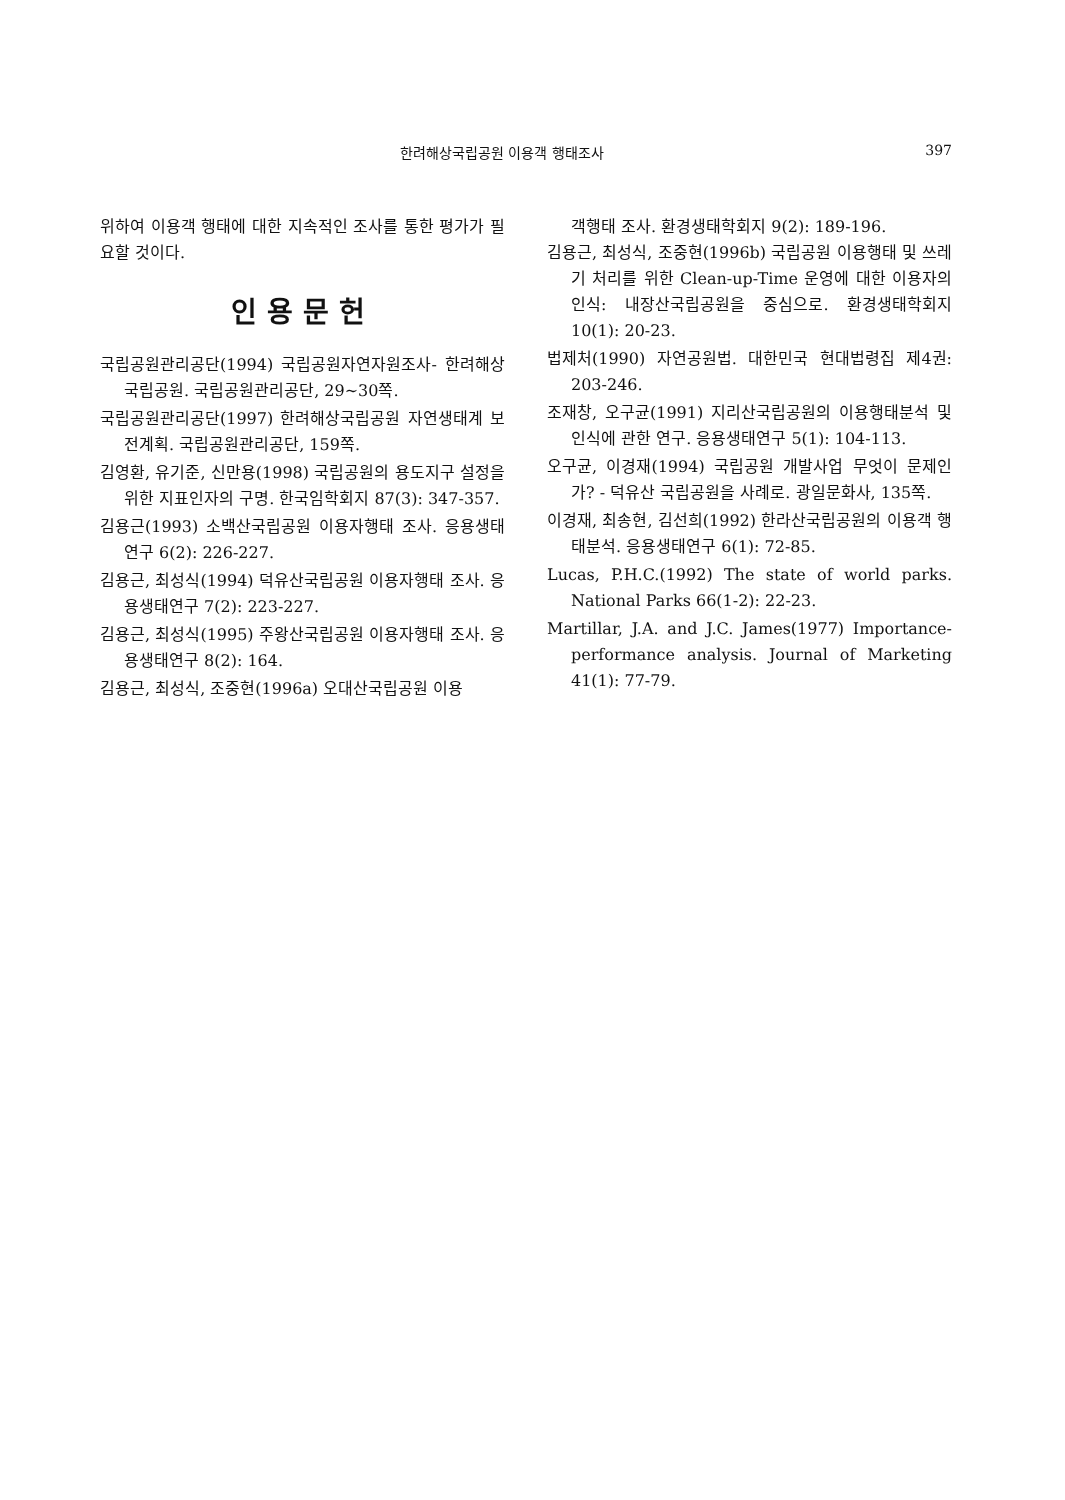한려해상국립공원 이용객 행태조사 397
위하여 이용객 행태에 대한 지속적인 조사를 통한 평가가 필요할 것이다.
인용문헌
국립공원관리공단(1994) 국립공원자연자원조사- 한려해상국립공원. 국립공원관리공단, 29~30쪽.
국립공원관리공단(1997) 한려해상국립공원 자연생태계 보전계획. 국립공원관리공단, 159쪽.
김영환, 유기준, 신만용(1998) 국립공원의 용도지구 설정을 위한 지표인자의 구명. 한국임학회지 87(3): 347-357.
김용근(1993) 소백산국립공원 이용자행태 조사. 응용생태연구 6(2): 226-227.
김용근, 최성식(1994) 덕유산국립공원 이용자행태 조사. 응용생태연구 7(2): 223-227.
김용근, 최성식(1995) 주왕산국립공원 이용자행태 조사. 응용생태연구 8(2): 164.
김용근, 최성식, 조중현(1996a) 오대산국립공원 이용
객행태 조사. 환경생태학회지 9(2): 189-196.
김용근, 최성식, 조중현(1996b) 국립공원 이용행태 및 쓰레기 처리를 위한 Clean-up-Time 운영에 대한 이용자의 인식: 내장산국립공원을 중심으로. 환경생태학회지 10(1): 20-23.
법제처(1990) 자연공원법. 대한민국 현대법령집 제4권: 203-246.
조재창, 오구균(1991) 지리산국립공원의 이용행태분석 및 인식에 관한 연구. 응용생태연구 5(1): 104-113.
오구균, 이경재(1994) 국립공원 개발사업 무엇이 문제인가? - 덕유산 국립공원을 사례로. 광일문화사, 135쪽.
이경재, 최송현, 김선희(1992) 한라산국립공원의 이용객 행태분석. 응용생태연구 6(1): 72-85.
Lucas, P.H.C.(1992) The state of world parks. National Parks 66(1-2): 22-23.
Martillar, J.A. and J.C. James(1977) Importance-performance analysis. Journal of Marketing 41(1): 77-79.